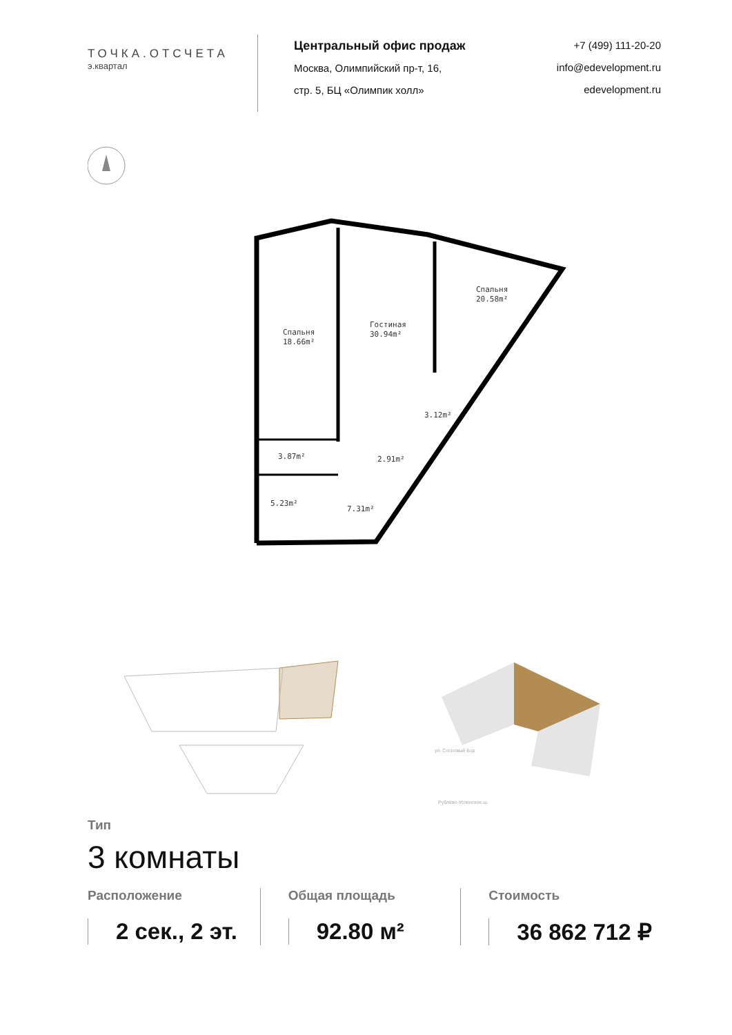ТОЧКА.ОТСЧЕТА
э.квартал
Центральный офис продаж
Москва, Олимпийский пр-т, 16,
стр. 5, БЦ «Олимпик холл»
+7 (499) 111-20-20
info@edevelopment.ru
edevelopment.ru
Спальня
18.66m²
Гостиная
30.94m²
Спальня
20.58m²
3.87m²
5.23m²
7.31m²
2.91m²
3.12m²
Рублёво-Успенское ш.
ул. Сосновый Бор
Тип
3 комнаты
Расположение
2 сек., 2 эт.
Общая площадь
92.80 м²
Стоимость
36 862 712 ₽